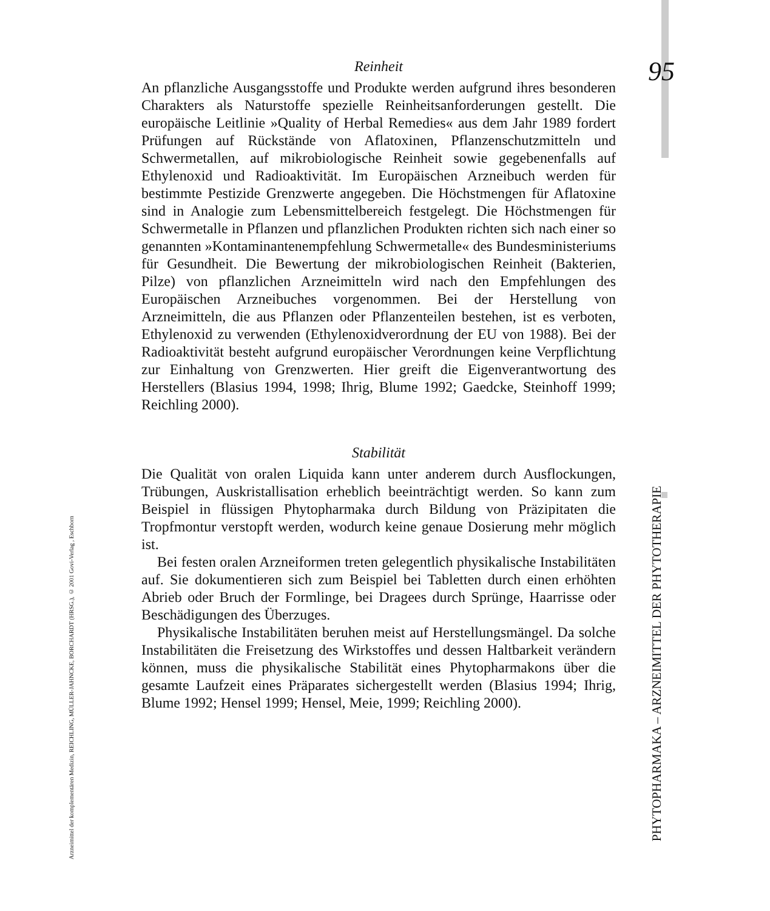95
PHYTOPHARMAKA – ARZNEIMITTEL DER PHYTOTHERAPIE
Arzneimittel der komplementären Medizin, REICHLING, MÜLLER-JAHNCKE, BORCHARDT (HRSG.), © 2001 Govi-Verlag , Eschborn
Reinheit
An pflanzliche Ausgangsstoffe und Produkte werden aufgrund ihres besonderen Charakters als Naturstoffe spezielle Reinheitsanforderungen gestellt. Die europäische Leitlinie »Quality of Herbal Remedies« aus dem Jahr 1989 fordert Prüfungen auf Rückstände von Aflatoxinen, Pflanzenschutzmitteln und Schwermetallen, auf mikrobiologische Reinheit sowie gegebenenfalls auf Ethylenoxid und Radioaktivität. Im Europäischen Arzneibuch werden für bestimmte Pestizide Grenzwerte angegeben. Die Höchstmengen für Aflatoxine sind in Analogie zum Lebensmittelbereich festgelegt. Die Höchstmengen für Schwermetalle in Pflanzen und pflanzlichen Produkten richten sich nach einer so genannten »Kontaminantenempfehlung Schwermetalle« des Bundesministeriums für Gesundheit. Die Bewertung der mikrobiologischen Reinheit (Bakterien, Pilze) von pflanzlichen Arzneimitteln wird nach den Empfehlungen des Europäischen Arzneibuches vorgenommen. Bei der Herstellung von Arzneimitteln, die aus Pflanzen oder Pflanzenteilen bestehen, ist es verboten, Ethylenoxid zu verwenden (Ethylenoxidverordnung der EU von 1988). Bei der Radioaktivität besteht aufgrund europäischer Verordnungen keine Verpflichtung zur Einhaltung von Grenzwerten. Hier greift die Eigenverantwortung des Herstellers (Blasius 1994, 1998; Ihrig, Blume 1992; Gaedcke, Steinhoff 1999; Reichling 2000).
Stabilität
Die Qualität von oralen Liquida kann unter anderem durch Ausflockungen, Trübungen, Auskristallisation erheblich beeinträchtigt werden. So kann zum Beispiel in flüssigen Phytopharmaka durch Bildung von Präzipitaten die Tropfmontur verstopft werden, wodurch keine genaue Dosierung mehr möglich ist.
Bei festen oralen Arzneiformen treten gelegentlich physikalische Instabilitäten auf. Sie dokumentieren sich zum Beispiel bei Tabletten durch einen erhöhten Abrieb oder Bruch der Formlinge, bei Dragees durch Sprünge, Haarrisse oder Beschädigungen des Überzuges.
Physikalische Instabilitäten beruhen meist auf Herstellungsmängel. Da solche Instabilitäten die Freisetzung des Wirkstoffes und dessen Haltbarkeit verändern können, muss die physikalische Stabilität eines Phytopharmakons über die gesamte Laufzeit eines Präparates sichergestellt werden (Blasius 1994; Ihrig, Blume 1992; Hensel 1999; Hensel, Meie, 1999; Reichling 2000).